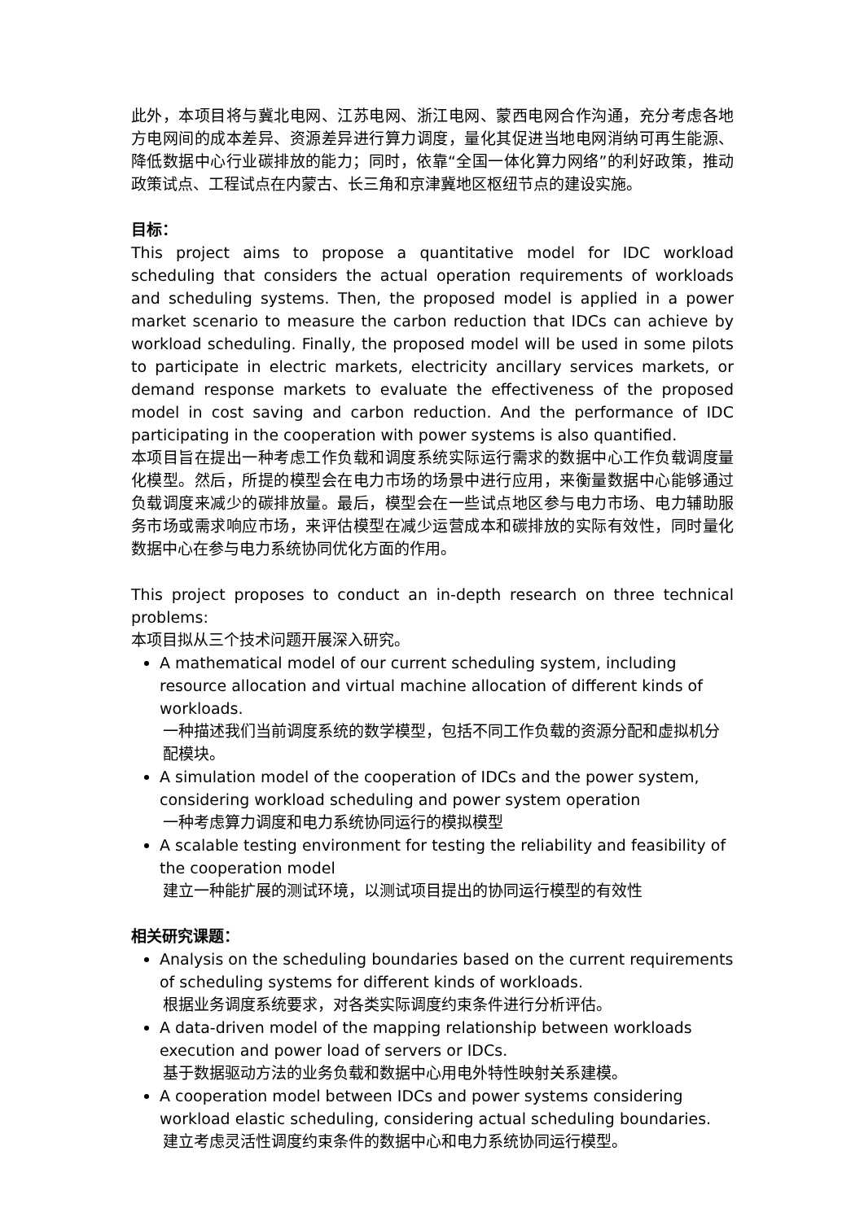此外，本项目将与冀北电网、江苏电网、浙江电网、蒙西电网合作沟通，充分考虑各地方电网间的成本差异、资源差异进行算力调度，量化其促进当地电网消纳可再生能源、降低数据中心行业碳排放的能力；同时，依靠“全国一体化算力网络”的利好政策，推动政策试点、工程试点在内蒙古、长三角和京津冀地区枢纽节点的建设实施。
目标：
This project aims to propose a quantitative model for IDC workload scheduling that considers the actual operation requirements of workloads and scheduling systems. Then, the proposed model is applied in a power market scenario to measure the carbon reduction that IDCs can achieve by workload scheduling. Finally, the proposed model will be used in some pilots to participate in electric markets, electricity ancillary services markets, or demand response markets to evaluate the effectiveness of the proposed model in cost saving and carbon reduction. And the performance of IDC participating in the cooperation with power systems is also quantified.
本项目旨在提出一种考虑工作负载和调度系统实际运行需求的数据中心工作负载调度量化模型。然后，所提的模型会在电力市场的场景中进行应用，来衡量数据中心能够通过负载调度来减少的碳排放量。最后，模型会在一些试点地区参与电力市场、电力辅助服务市场或需求响应市场，来评估模型在减少运营成本和碳排放的实际有效性，同时量化数据中心在参与电力系统协同优化方面的作用。
This project proposes to conduct an in-depth research on three technical problems:
本项目拟从三个技术问题开展深入研究。
A mathematical model of our current scheduling system, including resource allocation and virtual machine allocation of different kinds of workloads.
一种描述我们当前调度系统的数学模型，包括不同工作负载的资源分配和虚拟机分配模块。
A simulation model of the cooperation of IDCs and the power system, considering workload scheduling and power system operation
一种考虑算力调度和电力系统协同运行的模拟模型
A scalable testing environment for testing the reliability and feasibility of the cooperation model
建立一种能扩展的测试环境，以测试项目提出的协同运行模型的有效性
相关研究课题：
Analysis on the scheduling boundaries based on the current requirements of scheduling systems for different kinds of workloads.
根据业务调度系统要求，对各类实际调度约束条件进行分析评估。
A data-driven model of the mapping relationship between workloads execution and power load of servers or IDCs.
基于数据驱动方法的业务负载和数据中心用电外特性映射关系建模。
A cooperation model between IDCs and power systems considering workload elastic scheduling, considering actual scheduling boundaries.
建立考虑灵活性调度约束条件的数据中心和电力系统协同运行模型。